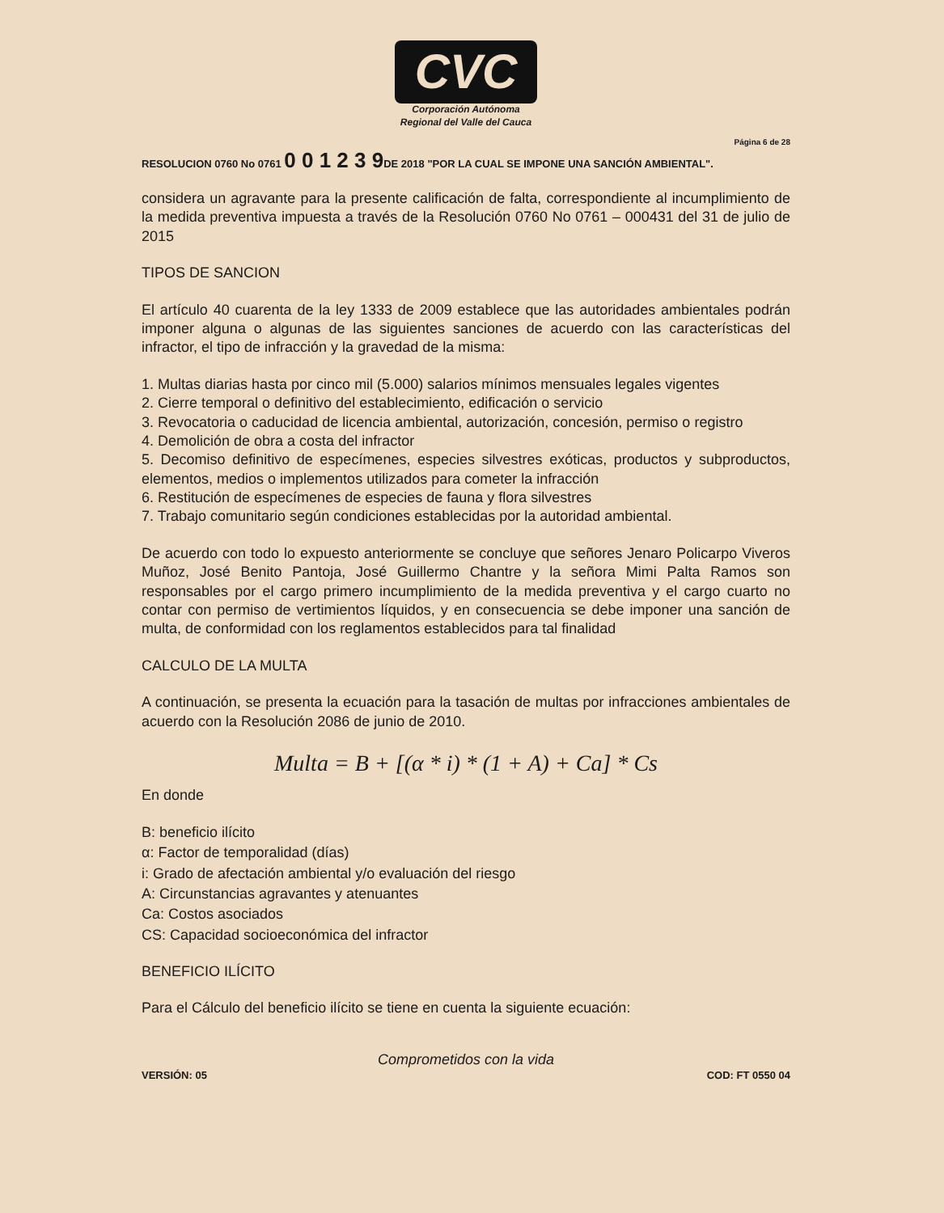CVC
Corporación Autónoma
Regional del Valle del Cauca
Página 6 de 28
RESOLUCION 0760 No 0761 0 0 1 2 3 9DE 2018 "POR LA CUAL SE IMPONE UNA SANCIÓN AMBIENTAL".
considera un agravante para la presente calificación de falta, correspondiente al incumplimiento de la medida preventiva impuesta a través de la Resolución 0760 No 0761 – 000431 del 31 de julio de 2015
TIPOS DE SANCION
El artículo 40 cuarenta de la ley 1333 de 2009 establece que las autoridades ambientales podrán imponer alguna o algunas de las siguientes sanciones de acuerdo con las características del infractor, el tipo de infracción y la gravedad de la misma:
1. Multas diarias hasta por cinco mil (5.000) salarios mínimos mensuales legales vigentes
2. Cierre temporal o definitivo del establecimiento, edificación o servicio
3. Revocatoria o caducidad de licencia ambiental, autorización, concesión, permiso o registro
4. Demolición de obra a costa del infractor
5. Decomiso definitivo de especímenes, especies silvestres exóticas, productos y subproductos, elementos, medios o implementos utilizados para cometer la infracción
6. Restitución de especímenes de especies de fauna y flora silvestres
7. Trabajo comunitario según condiciones establecidas por la autoridad ambiental.
De acuerdo con todo lo expuesto anteriormente se concluye que señores Jenaro Policarpo Viveros Muñoz, José Benito Pantoja, José Guillermo Chantre y la señora Mimi Palta Ramos son responsables por el cargo primero incumplimiento de la medida preventiva y el cargo cuarto no contar con permiso de vertimientos líquidos, y en consecuencia se debe imponer una sanción de multa, de conformidad con los reglamentos establecidos para tal finalidad
CALCULO DE LA MULTA
A continuación, se presenta la ecuación para la tasación de multas por infracciones ambientales de acuerdo con la Resolución 2086 de junio de 2010.
Multa = B + [(α * i) * (1 + A) + Ca] * Cs
En donde
B: beneficio ilícito
α: Factor de temporalidad (días)
i: Grado de afectación ambiental y/o evaluación del riesgo
A: Circunstancias agravantes y atenuantes
Ca: Costos asociados
CS: Capacidad socioeconómica del infractor
BENEFICIO ILÍCITO
Para el Cálculo del beneficio ilícito se tiene en cuenta la siguiente ecuación:
Comprometidos con la vida
VERSIÓN: 05 COD: FT 0550 04